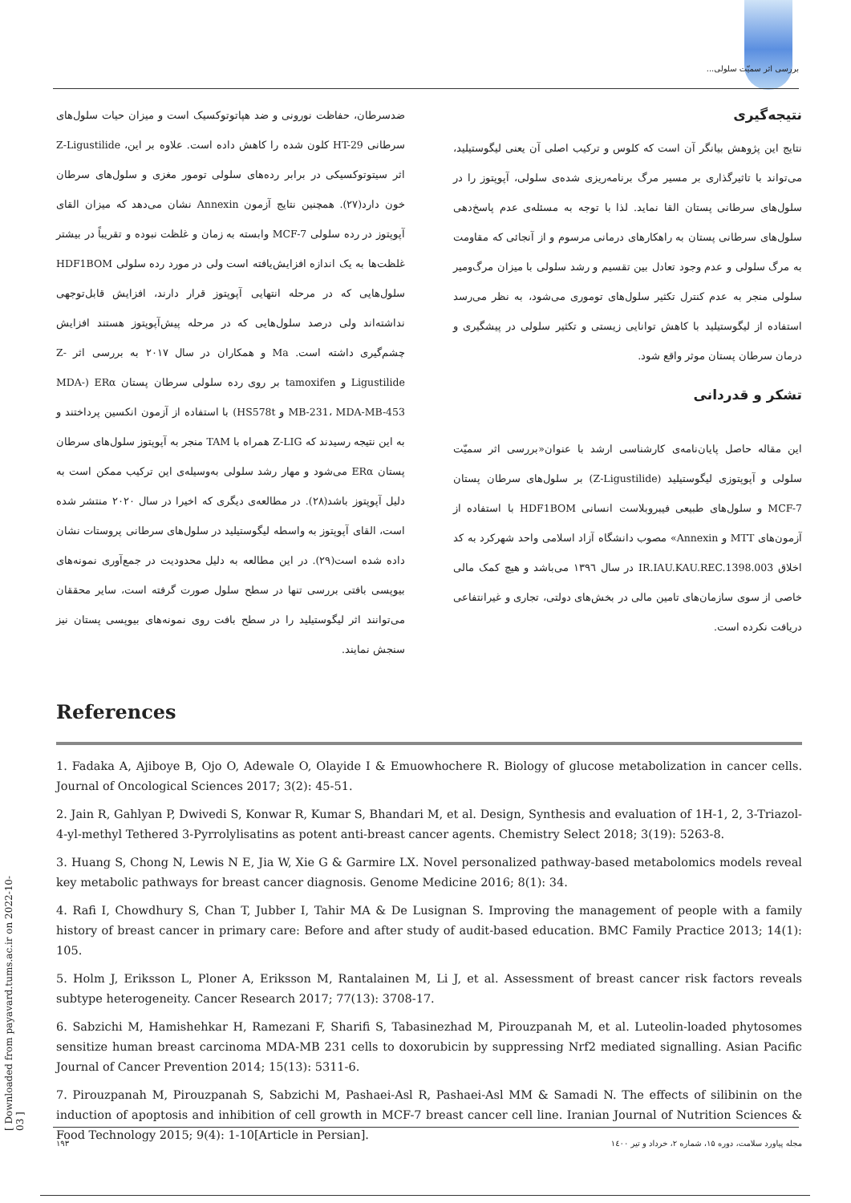بررسی اثر سمیّت سلولی...
ضدسرطان، حفاظت نورونی و ضد هپاتوتوکسیک است و میزان حیات سلول‌های سرطانی HT-29 کلون شده را کاهش داده است. علاوه بر این، Z-Ligustilide اثر سیتوتوکسیکی در برابر رده‌های سلولی تومور مغزی و سلول‌های سرطان خون دارد(۲۷). همچنین نتایج آزمون Annexin نشان می‌دهد که میزان القای آپوپتوز در رده سلولی MCF-7 وابسته به زمان و غلظت نبوده و تقریباً در بیشتر غلظت‌ها به یک اندازه افزایش‌یافته است ولی در مورد رده سلولی HDF1BOM سلول‌هایی که در مرحله انتهایی آپوپتوز قرار دارند، افزایش قابل‌توجهی نداشته‌اند ولی درصد سلول‌هایی که در مرحله پیش‌آپوپتوز هستند افزایش چشم‌گیری داشته است. Ma و همکاران در سال ۲۰۱۷ به بررسی اثر Z-Ligustilide و tamoxifen بر روی رده سلولی سرطان پستان ERα (MDA-MB-231، MDA-MB-453 و HS578t) با استفاده از آزمون انکسین پرداختند و به این نتیجه رسیدند که Z-LIG همراه با TAM منجر به آپوپتوز سلول‌های سرطان پستان ERα می‌شود و مهار رشد سلولی به‌وسیله‌ی این ترکیب ممکن است به دلیل آپوپتوز باشد(۲۸). در مطالعه‌ی دیگری که اخیرا در سال ۲۰۲۰ منتشر شده است، القای آپوپتوز به واسطه لیگوستیلید در سلول‌های سرطانی پروستات نشان داده شده است(۲۹). در این مطالعه به دلیل محدودیت در جمع‌آوری نمونه‌های بیوپسی بافتی بررسی تنها در سطح سلول صورت گرفته است، سایر محققان می‌توانند اثر لیگوستیلید را در سطح بافت روی نمونه‌های بیوپسی پستان نیز سنجش نمایند.
نتیجه‌گیری
نتایج این پژوهش بیانگر آن است که کلوس و ترکیب اصلی آن یعنی لیگوستیلید، می‌تواند با تاثیرگذاری بر مسیر مرگ برنامه‌ریزی شده‌ی سلولی، آپوپتوز را در سلول‌های سرطانی پستان القا نماید. لذا با توجه به مسئله‌ی عدم پاسخ‌دهی سلول‌های سرطانی پستان به راهکارهای درمانی مرسوم و از آنجائی که مقاومت به مرگ سلولی و عدم وجود تعادل بین تقسیم و رشد سلولی با میزان مرگ‌ومیر سلولی منجر به عدم کنترل تکثیر سلول‌های توموری می‌شود، به نظر می‌رسد استفاده از لیگوستیلید با کاهش توانایی زیستی و تکثیر سلولی در پیشگیری و درمان سرطان پستان موثر واقع شود.
تشکر و قدردانی
این مقاله حاصل پایان‌نامه‌ی کارشناسی ارشد با عنوان«بررسی اثر سمیّت سلولی و آپوپتوزی لیگوستیلید (Z-Ligustilide) بر سلول‌های سرطان پستان MCF-7 و سلول‌های طبیعی فیبروبلاست انسانی HDF1BOM با استفاده از آزمون‌های MTT و Annexin» مصوب دانشگاه آزاد اسلامی واحد شهرکرد به کد اخلاق IR.IAU.KAU.REC.1398.003 در سال ۱۳۹٦ می‌باشد و هیچ کمک مالی خاصی از سوی سازمان‌های تامین مالی در بخش‌های دولتی، تجاری و غیرانتفاعی دریافت نکرده است.
References
1. Fadaka A, Ajiboye B, Ojo O, Adewale O, Olayide I & Emuowhochere R. Biology of glucose metabolization in cancer cells. Journal of Oncological Sciences 2017; 3(2): 45-51.
2. Jain R, Gahlyan P, Dwivedi S, Konwar R, Kumar S, Bhandari M, et al. Design, Synthesis and evaluation of 1H-1, 2, 3-Triazol-4-yl-methyl Tethered 3-Pyrrolylisatins as potent anti-breast cancer agents. Chemistry Select 2018; 3(19): 5263-8.
3. Huang S, Chong N, Lewis N E, Jia W, Xie G & Garmire LX. Novel personalized pathway-based metabolomics models reveal key metabolic pathways for breast cancer diagnosis. Genome Medicine 2016; 8(1): 34.
4. Rafi I, Chowdhury S, Chan T, Jubber I, Tahir MA & De Lusignan S. Improving the management of people with a family history of breast cancer in primary care: Before and after study of audit-based education. BMC Family Practice 2013; 14(1): 105.
5. Holm J, Eriksson L, Ploner A, Eriksson M, Rantalainen M, Li J, et al. Assessment of breast cancer risk factors reveals subtype heterogeneity. Cancer Research 2017; 77(13): 3708-17.
6. Sabzichi M, Hamishehkar H, Ramezani F, Sharifi S, Tabasinezhad M, Pirouzpanah M, et al. Luteolin-loaded phytosomes sensitize human breast carcinoma MDA-MB 231 cells to doxorubicin by suppressing Nrf2 mediated signalling. Asian Pacific Journal of Cancer Prevention 2014; 15(13): 5311-6.
7. Pirouzpanah M, Pirouzpanah S, Sabzichi M, Pashaei-Asl R, Pashaei-Asl MM & Samadi N. The effects of silibinin on the induction of apoptosis and inhibition of cell growth in MCF-7 breast cancer cell line. Iranian Journal of Nutrition Sciences & Food Technology 2015; 9(4): 1-10[Article in Persian].
[ Downloaded from payavard.tums.ac.ir on 2022-10-03 ]
۱۹۳ مجله پیاورد سلامت، دوره ۱۵، شماره ۲، خرداد و تیر ۱٤۰۰